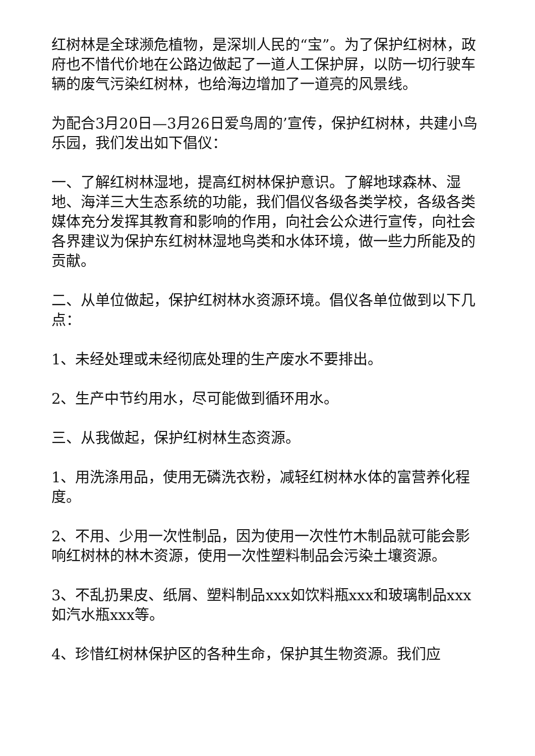红树林是全球濒危植物，是深圳人民的“宝”。为了保护红树林，政府也不惜代价地在公路边做起了一道人工保护屏，以防一切行驶车辆的废气污染红树林，也给海边增加了一道亮的风景线。
为配合3月20日—3月26日爱鸟周的’宣传，保护红树林，共建小鸟乐园，我们发出如下倡仪：
一、了解红树林湿地，提高红树林保护意识。了解地球森林、湿地、海洋三大生态系统的功能，我们倡仪各级各类学校，各级各类媒体充分发挥其教育和影响的作用，向社会公众进行宣传，向社会各界建议为保护东红树林湿地鸟类和水体环境，做一些力所能及的贡献。
二、从单位做起，保护红树林水资源环境。倡仪各单位做到以下几点：
1、未经处理或未经彻底处理的生产废水不要排出。
2、生产中节约用水，尽可能做到循环用水。
三、从我做起，保护红树林生态资源。
1、用洗涤用品，使用无磷洗衣粉，减轻红树林水体的富营养化程度。
2、不用、少用一次性制品，因为使用一次性竹木制品就可能会影响红树林的林木资源，使用一次性塑料制品会污染土壤资源。
3、不乱扔果皮、纸屑、塑料制品xxx如饮料瓶xxx和玻璃制品xxx如汽水瓶xxx等。
4、珍惜红树林保护区的各种生命，保护其生物资源。我们应